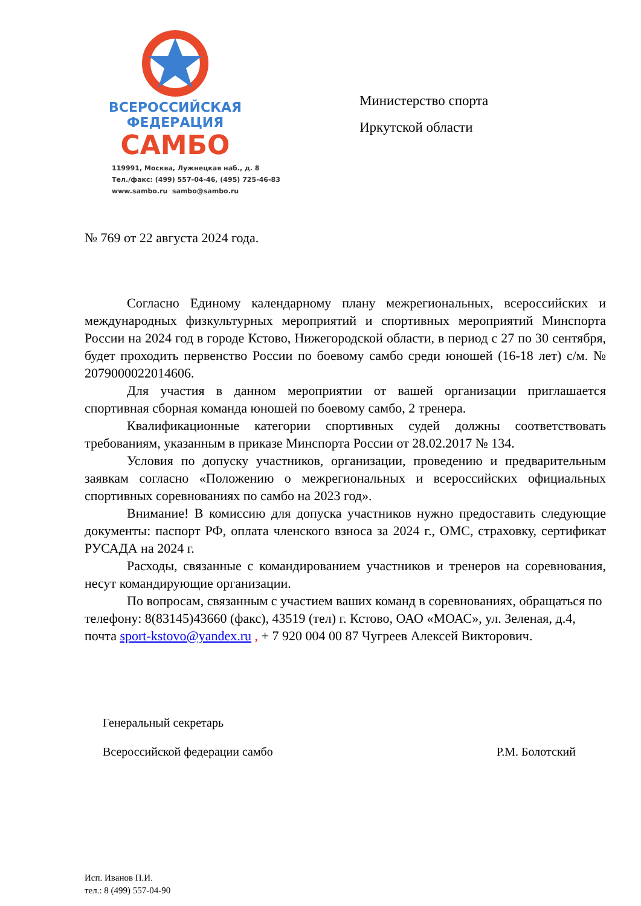ВСЕРОССИЙСКАЯ
ФЕДЕРАЦИЯ
САМБО
119991, Москва, Лужнецкая наб., д. 8
Тел./факс: (499) 557-04-46, (495) 725-46-83
www.sambo.ru sambo@sambo.ru
Министерство спорта
Иркутской области
№ 769 от 22 августа 2024 года.
Согласно Единому календарному плану межрегиональных, всероссийских и международных физкультурных мероприятий и спортивных мероприятий Минспорта России на 2024 год в городе Кстово, Нижегородской области, в период с 27 по 30 сентября, будет проходить первенство России по боевому самбо среди юношей (16-18 лет) с/м. № 2079000022014606.
Для участия в данном мероприятии от вашей организации приглашается спортивная сборная команда юношей по боевому самбо, 2 тренера.
Квалификационные категории спортивных судей должны соответствовать требованиям, указанным в приказе Минспорта России от 28.02.2017 № 134.
Условия по допуску участников, организации, проведению и предварительным заявкам согласно «Положению о межрегиональных и всероссийских официальных спортивных соревнованиях по самбо на 2023 год».
Внимание! В комиссию для допуска участников нужно предоставить следующие документы: паспорт РФ, оплата членского взноса за 2024 г., ОМС, страховку, сертификат РУСАДА на 2024 г.
Расходы, связанные с командированием участников и тренеров на соревнования, несут командирующие организации.
По вопросам, связанным с участием ваших команд в соревнованиях, обращаться по телефону: 8(83145)43660 (факс), 43519 (тел) г. Кстово, ОАО «МОАС», ул. Зеленая, д.4, почта sport-kstovo@yandex.ru , + 7 920 004 00 87 Чугреев Алексей Викторович.
Генеральный секретарь
Всероссийской федерации самбо
Р.М. Болотский
Исп. Иванов П.И.
тел.: 8 (499) 557-04-90